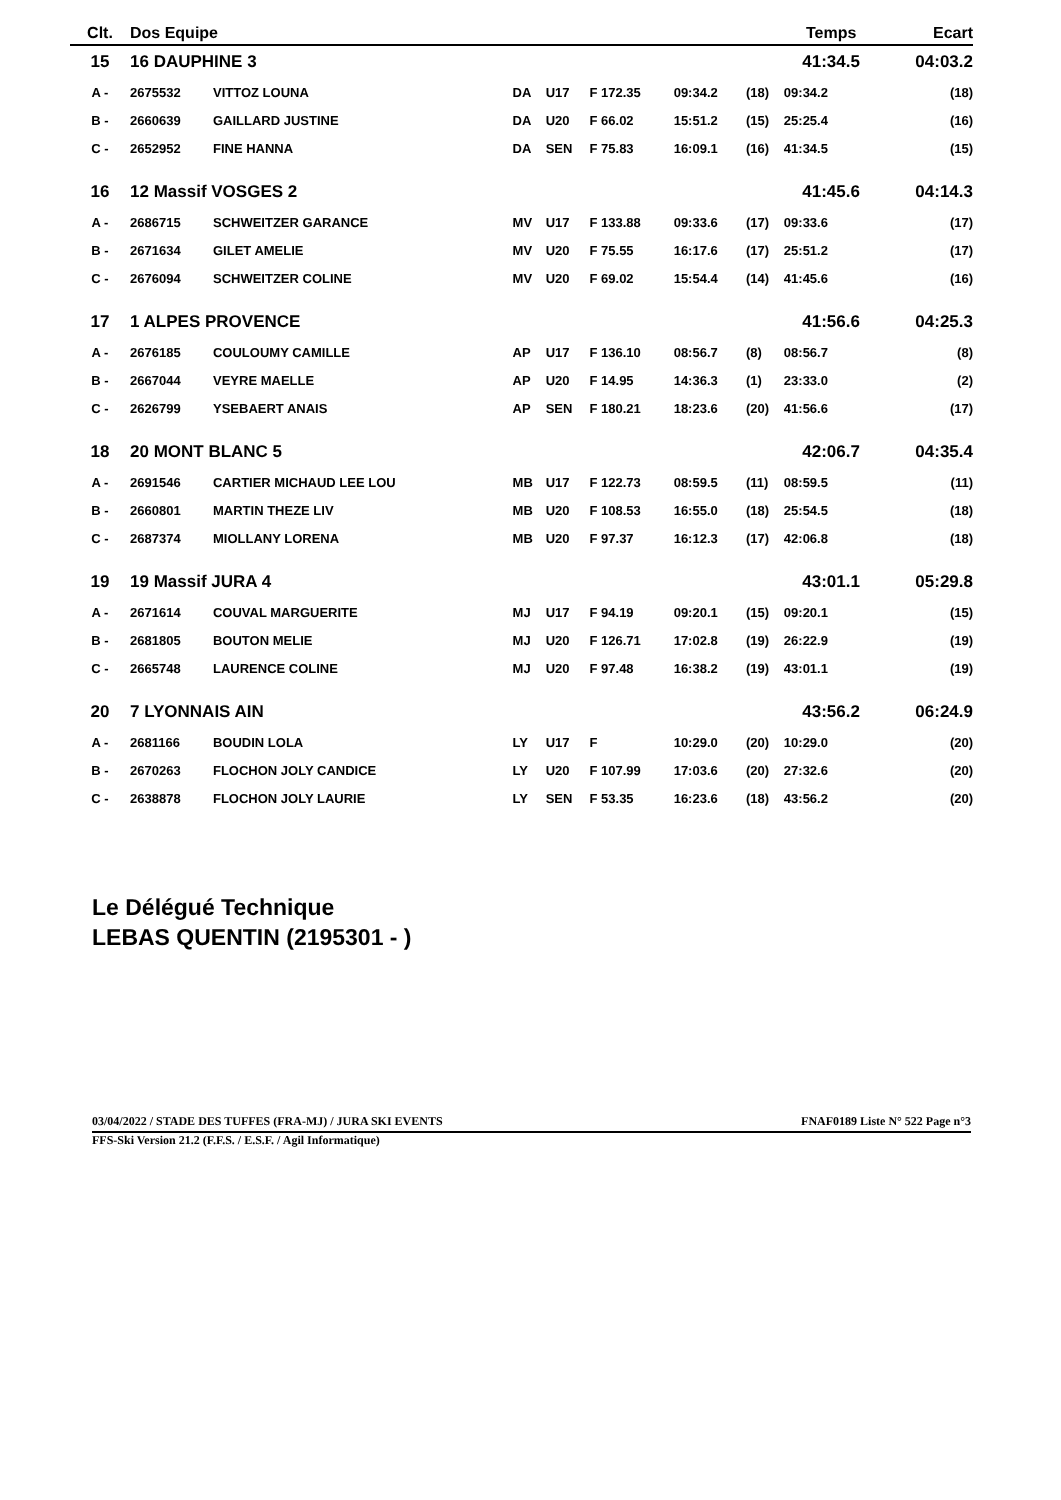| Clt. | Dos Equipe | | | | | | | Temps | | Ecart |
| --- | --- | --- | --- | --- | --- | --- | --- | --- | --- | --- |
| 15 | 16 DAUPHINE 3 | | | | | | | 41:34.5 | | 04:03.2 |
| A - | 2675532 | VITTOZ LOUNA | DA | U17 | F 172.35 | 09:34.2 | (18) | 09:34.2 | | (18) |
| B - | 2660639 | GAILLARD JUSTINE | DA | U20 | F 66.02 | 15:51.2 | (15) | 25:25.4 | | (16) |
| C - | 2652952 | FINE HANNA | DA | SEN | F 75.83 | 16:09.1 | (16) | 41:34.5 | | (15) |
| 16 | 12 Massif VOSGES 2 | | | | | | | 41:45.6 | | 04:14.3 |
| A - | 2686715 | SCHWEITZER GARANCE | MV | U17 | F 133.88 | 09:33.6 | (17) | 09:33.6 | | (17) |
| B - | 2671634 | GILET AMELIE | MV | U20 | F 75.55 | 16:17.6 | (17) | 25:51.2 | | (17) |
| C - | 2676094 | SCHWEITZER COLINE | MV | U20 | F 69.02 | 15:54.4 | (14) | 41:45.6 | | (16) |
| 17 | 1 ALPES PROVENCE | | | | | | | 41:56.6 | | 04:25.3 |
| A - | 2676185 | COULOUMY CAMILLE | AP | U17 | F 136.10 | 08:56.7 | (8) | 08:56.7 | | (8) |
| B - | 2667044 | VEYRE MAELLE | AP | U20 | F 14.95 | 14:36.3 | (1) | 23:33.0 | | (2) |
| C - | 2626799 | YSEBAERT ANAIS | AP | SEN | F 180.21 | 18:23.6 | (20) | 41:56.6 | | (17) |
| 18 | 20 MONT BLANC 5 | | | | | | | 42:06.7 | | 04:35.4 |
| A - | 2691546 | CARTIER MICHAUD LEE LOU | MB | U17 | F 122.73 | 08:59.5 | (11) | 08:59.5 | | (11) |
| B - | 2660801 | MARTIN THEZE LIV | MB | U20 | F 108.53 | 16:55.0 | (18) | 25:54.5 | | (18) |
| C - | 2687374 | MIOLLANY LORENA | MB | U20 | F 97.37 | 16:12.3 | (17) | 42:06.8 | | (18) |
| 19 | 19 Massif JURA 4 | | | | | | | 43:01.1 | | 05:29.8 |
| A - | 2671614 | COUVAL MARGUERITE | MJ | U17 | F 94.19 | 09:20.1 | (15) | 09:20.1 | | (15) |
| B - | 2681805 | BOUTON MELIE | MJ | U20 | F 126.71 | 17:02.8 | (19) | 26:22.9 | | (19) |
| C - | 2665748 | LAURENCE COLINE | MJ | U20 | F 97.48 | 16:38.2 | (19) | 43:01.1 | | (19) |
| 20 | 7 LYONNAIS AIN | | | | | | | 43:56.2 | | 06:24.9 |
| A - | 2681166 | BOUDIN LOLA | LY | U17 | F | 10:29.0 | (20) | 10:29.0 | | (20) |
| B - | 2670263 | FLOCHON JOLY CANDICE | LY | U20 | F 107.99 | 17:03.6 | (20) | 27:32.6 | | (20) |
| C - | 2638878 | FLOCHON JOLY LAURIE | LY | SEN | F 53.35 | 16:23.6 | (18) | 43:56.2 | | (20) |
Le Délégué Technique
LEBAS QUENTIN (2195301 - )
03/04/2022 / STADE DES TUFFES (FRA-MJ) / JURA SKI EVENTS FNAF0189 Liste N° 522 Page n°3
FFS-Ski Version 21.2 (F.F.S. / E.S.F. / Agil Informatique)